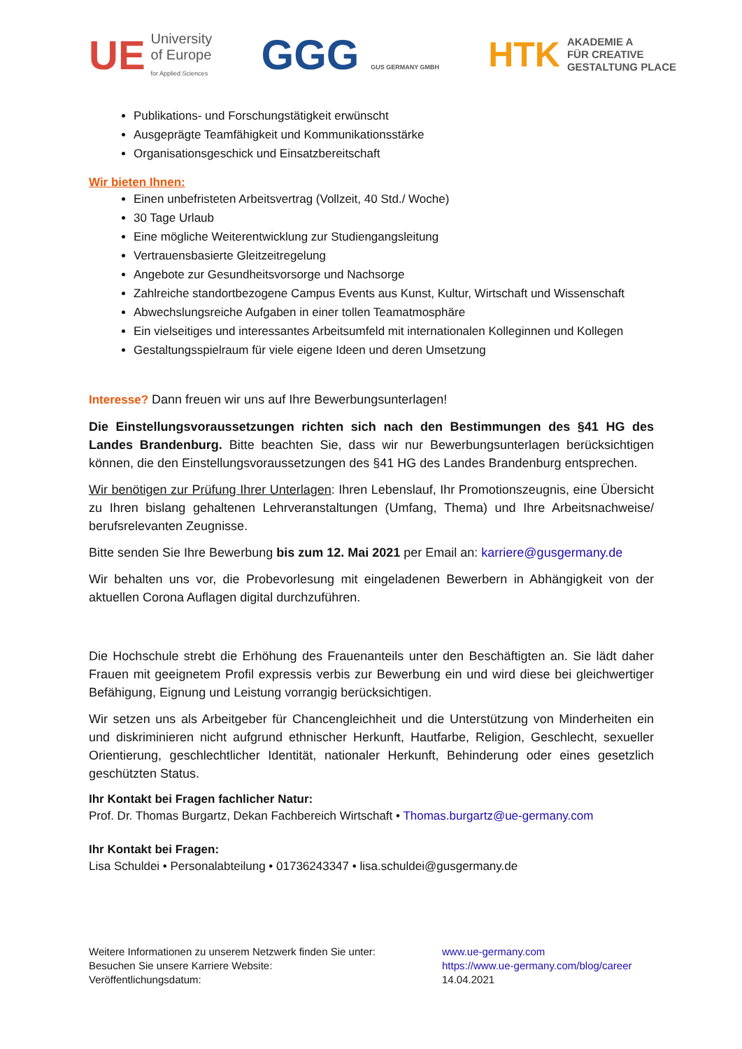UE University
of Europe
for Applied Sciences
GGG GUS GERMANY GMBH
HTK AKADEMIE A
FÜR CREATIVE
GESTALTUNG PLACE
Publikations- und Forschungstätigkeit erwünscht
Ausgeprägte Teamfähigkeit und Kommunikationsstärke
Organisationsgeschick und Einsatzbereitschaft
Wir bieten Ihnen:
Einen unbefristeten Arbeitsvertrag (Vollzeit, 40 Std./ Woche)
30 Tage Urlaub
Eine mögliche Weiterentwicklung zur Studiengangsleitung
Vertrauensbasierte Gleitzeitregelung
Angebote zur Gesundheitsvorsorge und Nachsorge
Zahlreiche standortbezogene Campus Events aus Kunst, Kultur, Wirtschaft und Wissenschaft
Abwechslungsreiche Aufgaben in einer tollen Teamatmosphäre
Ein vielseitiges und interessantes Arbeitsumfeld mit internationalen Kolleginnen und Kollegen
Gestaltungsspielraum für viele eigene Ideen und deren Umsetzung
Interesse? Dann freuen wir uns auf Ihre Bewerbungsunterlagen!
Die Einstellungsvoraussetzungen richten sich nach den Bestimmungen des §41 HG des Landes Brandenburg. Bitte beachten Sie, dass wir nur Bewerbungsunterlagen berücksichtigen können, die den Einstellungsvoraussetzungen des §41 HG des Landes Brandenburg entsprechen.
Wir benötigen zur Prüfung Ihrer Unterlagen: Ihren Lebenslauf, Ihr Promotionszeugnis, eine Übersicht zu Ihren bislang gehaltenen Lehrveranstaltungen (Umfang, Thema) und Ihre Arbeitsnachweise/ berufsrelevanten Zeugnisse.
Bitte senden Sie Ihre Bewerbung bis zum 12. Mai 2021 per Email an: karriere@gusgermany.de
Wir behalten uns vor, die Probevorlesung mit eingeladenen Bewerbern in Abhängigkeit von der aktuellen Corona Auflagen digital durchzuführen.
Die Hochschule strebt die Erhöhung des Frauenanteils unter den Beschäftigten an. Sie lädt daher Frauen mit geeignetem Profil expressis verbis zur Bewerbung ein und wird diese bei gleichwertiger Befähigung, Eignung und Leistung vorrangig berücksichtigen.
Wir setzen uns als Arbeitgeber für Chancengleichheit und die Unterstützung von Minderheiten ein und diskriminieren nicht aufgrund ethnischer Herkunft, Hautfarbe, Religion, Geschlecht, sexueller Orientierung, geschlechtlicher Identität, nationaler Herkunft, Behinderung oder eines gesetzlich geschützten Status.
Ihr Kontakt bei Fragen fachlicher Natur:
Prof. Dr. Thomas Burgartz, Dekan Fachbereich Wirtschaft • Thomas.burgartz@ue-germany.com
Ihr Kontakt bei Fragen:
Lisa Schuldei • Personalabteilung • 01736243347 • lisa.schuldei@gusgermany.de
Weitere Informationen zu unserem Netzwerk finden Sie unter:
www.ue-germany.com
Besuchen Sie unsere Karriere Website:
https://www.ue-germany.com/blog/career
Veröffentlichungsdatum:
14.04.2021